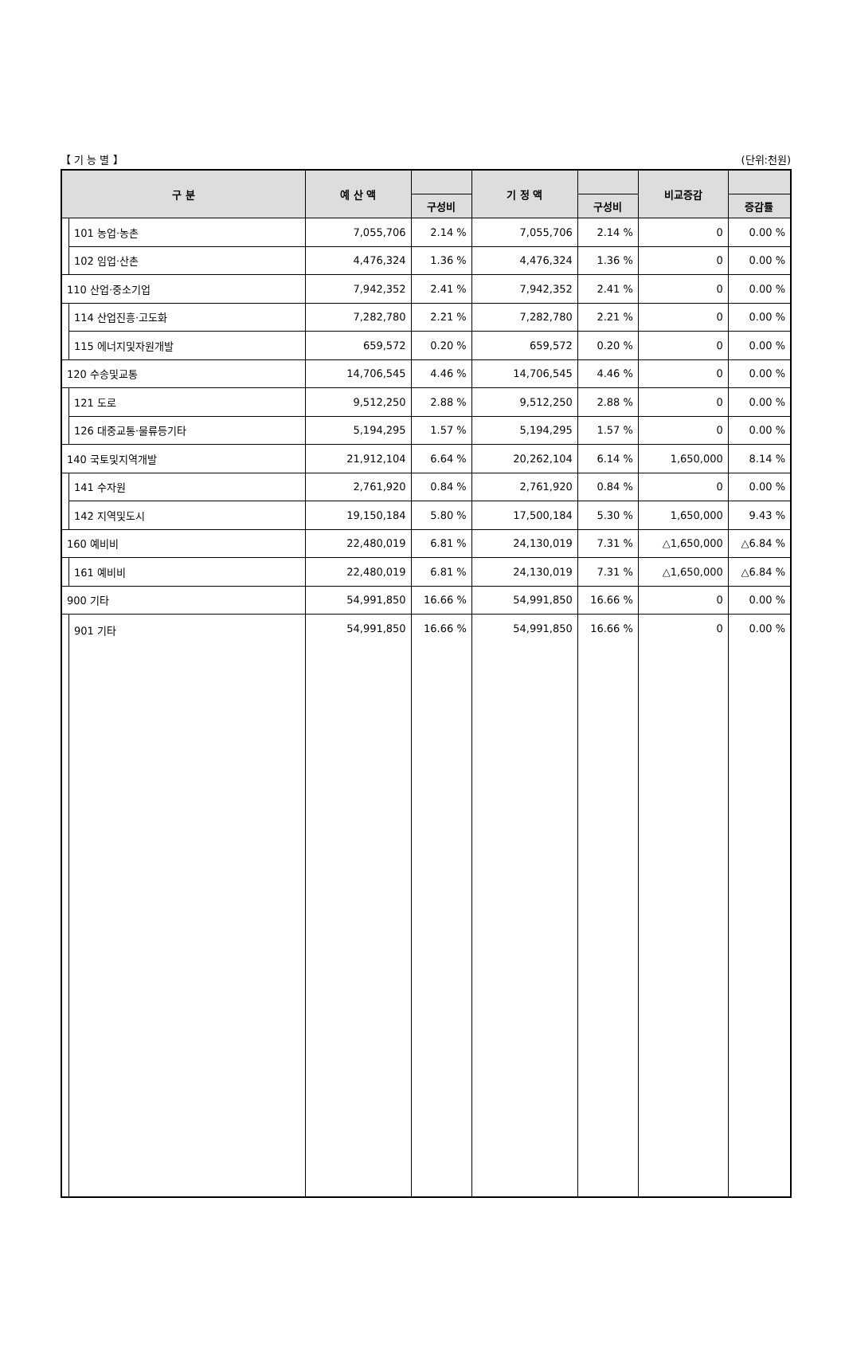【 기 능 별 】 (단위:천원)
| 구 분 | | 예 산 액 | | 기 정 액 | | 비교증감 | |
| --- | --- | --- | --- | --- | --- | --- | --- |
| | | | 구성비 | | 구성비 | | 증감률 |
| | 101 농업·농촌 | 7,055,706 | 2.14 % | 7,055,706 | 2.14 % | 0 | 0.00 % |
| | 102 임업·산촌 | 4,476,324 | 1.36 % | 4,476,324 | 1.36 % | 0 | 0.00 % |
| 110 산업·중소기업 | | 7,942,352 | 2.41 % | 7,942,352 | 2.41 % | 0 | 0.00 % |
| | 114 산업진흥·고도화 | 7,282,780 | 2.21 % | 7,282,780 | 2.21 % | 0 | 0.00 % |
| | 115 에너지및자원개발 | 659,572 | 0.20 % | 659,572 | 0.20 % | 0 | 0.00 % |
| 120 수송및교통 | | 14,706,545 | 4.46 % | 14,706,545 | 4.46 % | 0 | 0.00 % |
| | 121 도로 | 9,512,250 | 2.88 % | 9,512,250 | 2.88 % | 0 | 0.00 % |
| | 126 대중교통·물류등기타 | 5,194,295 | 1.57 % | 5,194,295 | 1.57 % | 0 | 0.00 % |
| 140 국토및지역개발 | | 21,912,104 | 6.64 % | 20,262,104 | 6.14 % | 1,650,000 | 8.14 % |
| | 141 수자원 | 2,761,920 | 0.84 % | 2,761,920 | 0.84 % | 0 | 0.00 % |
| | 142 지역및도시 | 19,150,184 | 5.80 % | 17,500,184 | 5.30 % | 1,650,000 | 9.43 % |
| 160 예비비 | | 22,480,019 | 6.81 % | 24,130,019 | 7.31 % | △1,650,000 | △6.84 % |
| | 161 예비비 | 22,480,019 | 6.81 % | 24,130,019 | 7.31 % | △1,650,000 | △6.84 % |
| 900 기타 | | 54,991,850 | 16.66 % | 54,991,850 | 16.66 % | 0 | 0.00 % |
| | 901 기타 | 54,991,850 | 16.66 % | 54,991,850 | 16.66 % | 0 | 0.00 % |